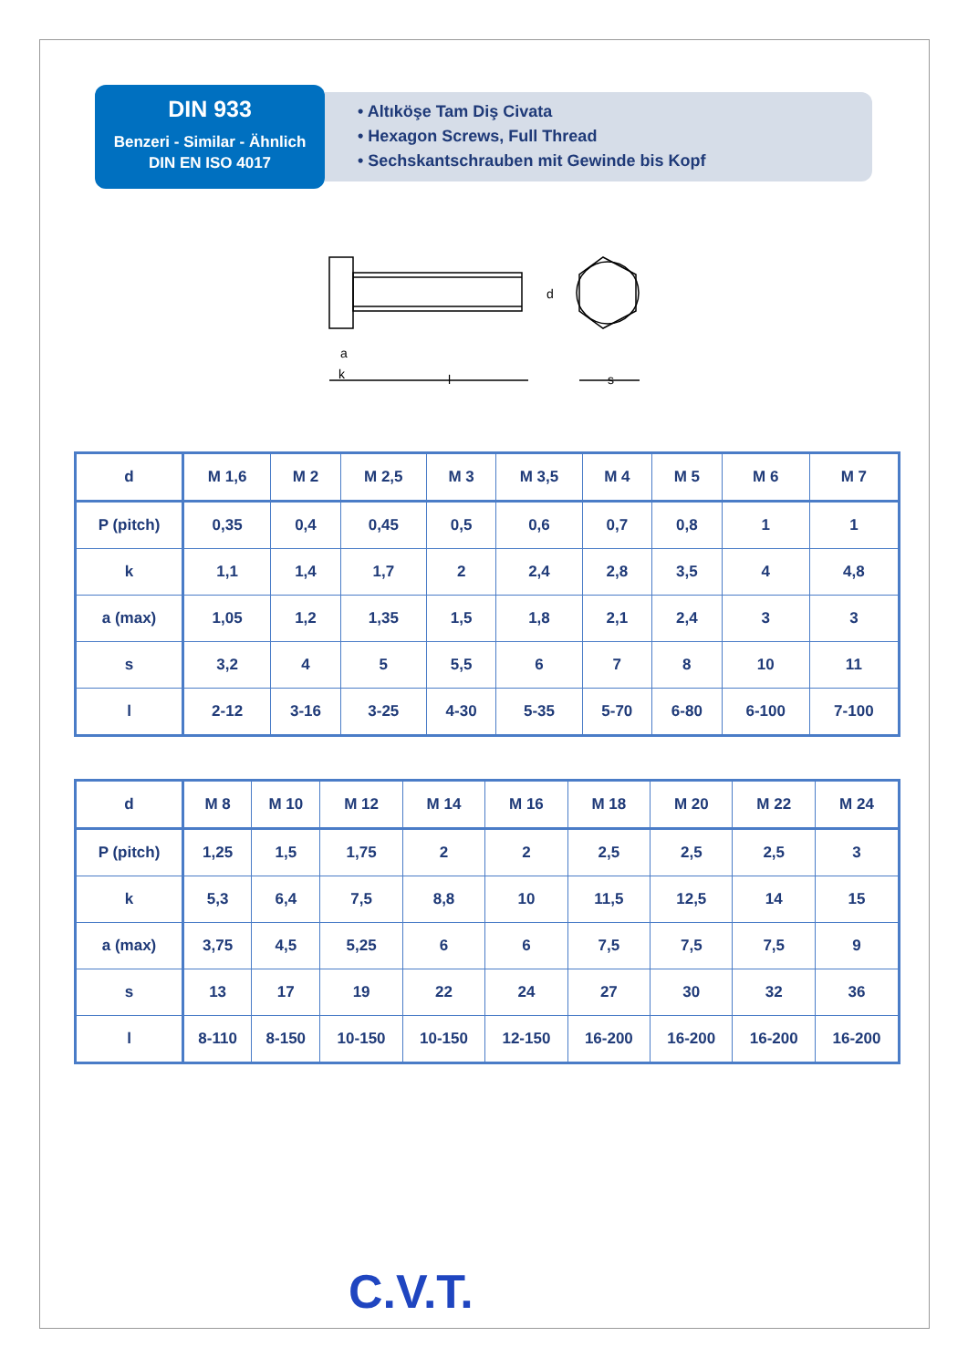DIN 933
Benzeri - Similar - Ähnlich
DIN EN ISO 4017
• Altıköşe Tam Diş Civata
• Hexagon Screws, Full Thread
• Sechskantschrauben mit Gewinde bis Kopf
d
a
k
l
s
| d | M 1,6 | M 2 | M 2,5 | M 3 | M 3,5 | M 4 | M 5 | M 6 | M 7 |
| --- | --- | --- | --- | --- | --- | --- | --- | --- | --- |
| P (pitch) | 0,35 | 0,4 | 0,45 | 0,5 | 0,6 | 0,7 | 0,8 | 1 | 1 |
| k | 1,1 | 1,4 | 1,7 | 2 | 2,4 | 2,8 | 3,5 | 4 | 4,8 |
| a (max) | 1,05 | 1,2 | 1,35 | 1,5 | 1,8 | 2,1 | 2,4 | 3 | 3 |
| s | 3,2 | 4 | 5 | 5,5 | 6 | 7 | 8 | 10 | 11 |
| l | 2-12 | 3-16 | 3-25 | 4-30 | 5-35 | 5-70 | 6-80 | 6-100 | 7-100 |
| d | M 8 | M 10 | M 12 | M 14 | M 16 | M 18 | M 20 | M 22 | M 24 |
| --- | --- | --- | --- | --- | --- | --- | --- | --- | --- |
| P (pitch) | 1,25 | 1,5 | 1,75 | 2 | 2 | 2,5 | 2,5 | 2,5 | 3 |
| k | 5,3 | 6,4 | 7,5 | 8,8 | 10 | 11,5 | 12,5 | 14 | 15 |
| a (max) | 3,75 | 4,5 | 5,25 | 6 | 6 | 7,5 | 7,5 | 7,5 | 9 |
| s | 13 | 17 | 19 | 22 | 24 | 27 | 30 | 32 | 36 |
| l | 8-110 | 8-150 | 10-150 | 10-150 | 12-150 | 16-200 | 16-200 | 16-200 | 16-200 |
C.V.T.